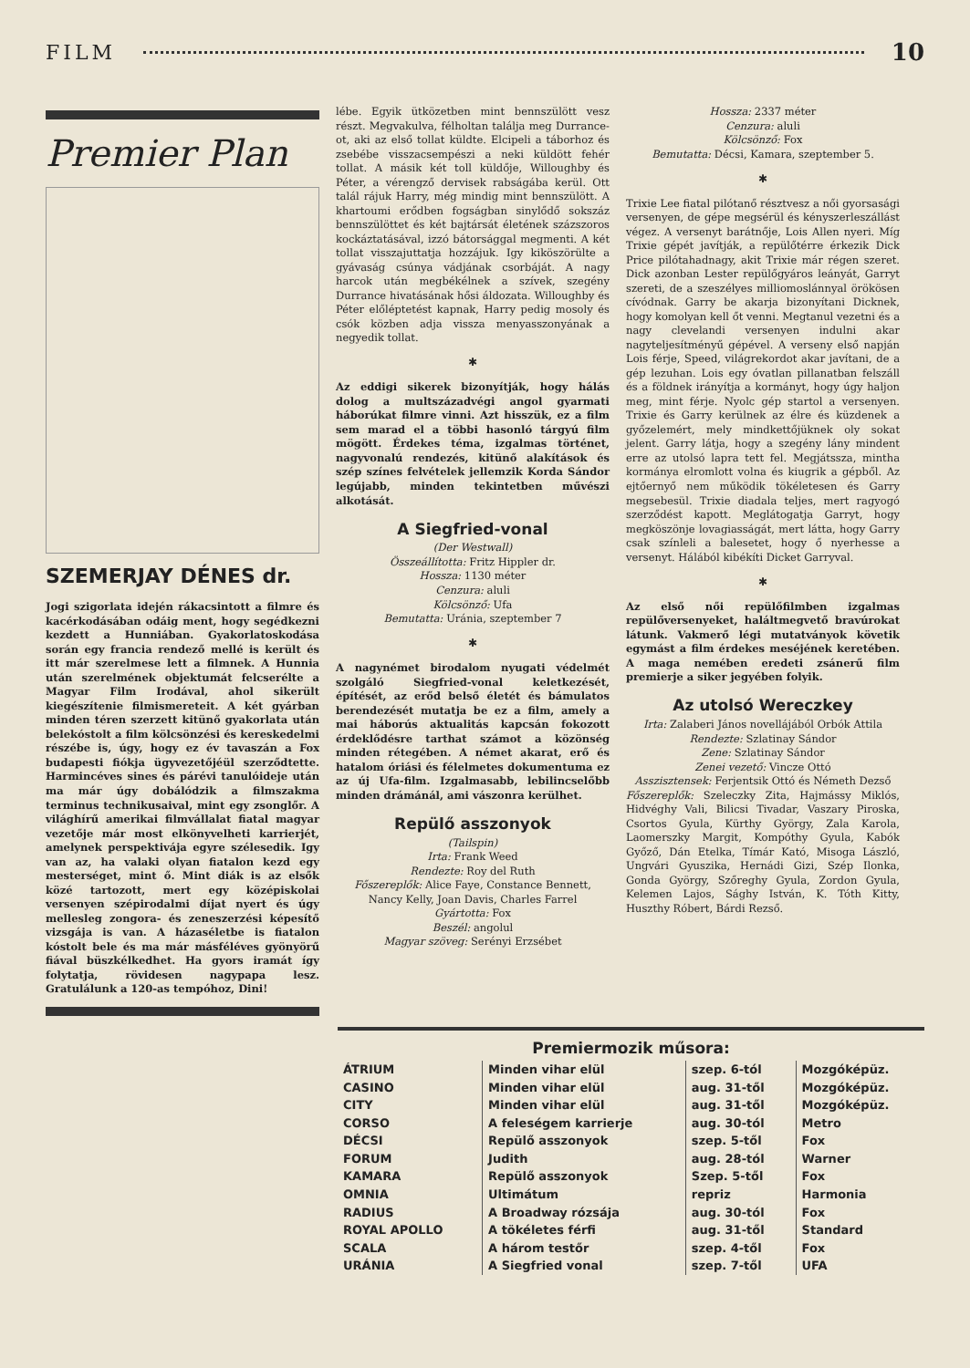FILM 10
Premier Plan
SZEMERJAY DÉNES dr.
Jogi szigorlata idején rákacsintott a filmre és kacérkodásában odáig ment, hogy segédkezni kezdett a Hunniában. Gyakorlatoskodása során egy francia rendező mellé is került és itt már szerelmese lett a filmnek. A Hunnia után szerelmének objektumát felcserélte a Magyar Film Irodával, ahol sikerült kiegészítenie filmismereteit. A két gyárban minden téren szerzett kitünő gyakorlata után belekóstolt a film kölcsönzési és kereskedelmi részébe is, úgy, hogy ez év tavaszán a Fox budapesti fiókja ügyvezetőjéül szerződtette. Harmincéves sines és párévi tanulóideje után ma már úgy dobálódzik a filmszakma terminus technikusaival, mint egy zsonglőr. A világhírű amerikai filmvállalat fiatal magyar vezetője már most elkönyvelheti karrierjét, amelynek perspektivája egyre szélesedik. Igy van az, ha valaki olyan fiatalon kezd egy mesterséget, mint ő. Mint diák is az elsők közé tartozott, mert egy középiskolai versenyen szépirodalmi díjat nyert és úgy mellesleg zongora- és zeneszerzési képesítő vizsgája is van. A házaséletbe is fiatalon kóstolt bele és ma már másféléves gyönyörű fiával büszkélkedhet. Ha gyors iramát így folytatja, rövidesen nagypapa lesz. Gratulálunk a 120-as tempóhoz, Dini!
lébe. Egyik ütközetben mint bennszülött vesz részt. Megvakulva, félholtan találja meg Durrance-ot, aki az első tollat küldte. Elcipeli a táborhoz és zsebébe visszacsempészi a neki küldött fehér tollat. A másik két toll küldője, Willoughby és Péter, a vérengző dervisek rabságába kerül. Ott talál rájuk Harry, még mindig mint bennszülött. A khartoumi erődben fogságban sinylődő sokszáz bennszülöttet és két bajtársát életének százszoros kockáztatásával, izzó bátorsággal megmenti. A két tollat visszajuttatja hozzájuk. Igy kiköszörülte a gyávaság csúnya vádjának csorbáját. A nagy harcok után megbékélnek a szívek, szegény Durrance hivatásának hősi áldozata. Willoughby és Péter előléptetést kapnak, Harry pedig mosoly és csók közben adja vissza menyasszonyának a negyedik tollat.
✱
Az eddigi sikerek bizonyítják, hogy hálás dolog a multszázadvégi angol gyarmati háborúkat filmre vinni. Azt hisszük, ez a film sem marad el a többi hasonló tárgyú film mögött. Érdekes téma, izgalmas történet, nagyvonalú rendezés, kitünő alakítások és szép színes felvételek jellemzik Korda Sándor legújabb, minden tekintetben művészi alkotását.
A Siegfried-vonal
(Der Westwall)
Összeállította: Fritz Hippler dr.
Hossza: 1130 méter
Cenzura: aluli
Kölcsönző: Ufa
Bemutatta: Uránia, szeptember 7
✱
A nagynémet birodalom nyugati védelmét szolgáló Siegfried-vonal keletkezését, építését, az erőd belső életét és bámulatos berendezését mutatja be ez a film, amely a mai háborús aktualitás kapcsán fokozott érdeklődésre tarthat számot a közönség minden rétegében. A német akarat, erő és hatalom óriási és félelmetes dokumentuma ez az új Ufa-film. Izgalmasabb, lebilincselőbb minden drámánál, ami vászonra kerülhet.
Repülő asszonyok
(Tailspin)
Irta: Frank Weed
Rendezte: Roy del Ruth
Főszereplők: Alice Faye, Constance Bennett, Nancy Kelly, Joan Davis, Charles Farrel
Gyártotta: Fox
Beszél: angolul
Magyar szöveg: Serényi Erzsébet
Hossza: 2337 méter
Cenzura: aluli
Kölcsönző: Fox
Bemutatta: Décsi, Kamara, szeptember 5.
✱
Trixie Lee fiatal pilótanő résztvesz a női gyorsasági versenyen, de gépe megsérül és kényszerleszállást végez. A versenyt barátnője, Lois Allen nyeri. Míg Trixie gépét javítják, a repülőtérre érkezik Dick Price pilótahadnagy, akit Trixie már régen szeret. Dick azonban Lester repülőgyáros leányát, Garryt szereti, de a szeszélyes milliomoslánnyal örökösen cívódnak. Garry be akarja bizonyítani Dicknek, hogy komolyan kell őt venni. Megtanul vezetni és a nagy clevelandi versenyen indulni akar nagyteljesítményű gépével. A verseny első napján Lois férje, Speed, világrekordot akar javítani, de a gép lezuhan. Lois egy óvatlan pillanatban felszáll és a földnek irányítja a kormányt, hogy úgy haljon meg, mint férje. Nyolc gép startol a versenyen. Trixie és Garry kerülnek az élre és küzdenek a győzelemért, mely mindkettőjüknek oly sokat jelent. Garry látja, hogy a szegény lány mindent erre az utolsó lapra tett fel. Megjátssza, mintha kormánya elromlott volna és kiugrik a gépből. Az ejtőernyő nem működik tökéletesen és Garry megsebesül. Trixie diadala teljes, mert ragyogó szerződést kapott. Meglátogatja Garryt, hogy megköszönje lovagiasságát, mert látta, hogy Garry csak színleli a balesetet, hogy ő nyerhesse a versenyt. Hálából kibékíti Dicket Garryval.
✱
Az első női repülőfilmben izgalmas repülőversenyeket, haláltmegvető bravúrokat látunk. Vakmerő légi mutatványok követik egymást a film érdekes meséjének keretében. A maga nemében eredeti zsánerű film premierje a siker jegyében folyik.
Az utolsó Wereczkey
Irta: Zalaberi János novellájából Orbók Attila
Rendezte: Szlatinay Sándor
Zene: Szlatinay Sándor
Zenei vezető: Vincze Ottó
Asszisztensek: Ferjentsik Ottó és Németh Dezső
Főszereplők: Szeleczky Zita, Hajmássy Miklós, Hidvéghy Vali, Bilicsi Tivadar, Vaszary Piroska, Csortos Gyula, Kürthy György, Zala Karola, Laomerszky Margit, Kompóthy Gyula, Kabók Győző, Dán Etelka, Tímár Kató, Misoga László, Ungvári Gyuszika, Hernádi Gizi, Szép Ilonka, Gonda György, Szőreghy Gyula, Zordon Gyula, Kelemen Lajos, Sághy István, K. Tóth Kitty, Huszthy Róbert, Bárdi Rezső.
Premiermozik műsora:
| ÁTRIUM | Minden vihar elül | szep. 6-tól | Mozgóképüz. |
| CASINO | Minden vihar elül | aug. 31-től | Mozgóképüz. |
| CITY | Minden vihar elül | aug. 31-től | Mozgóképüz. |
| CORSO | A feleségem karrierje | aug. 30-tól | Metro |
| DÉCSI | Repülő asszonyok | szep. 5-től | Fox |
| FORUM | Judith | aug. 28-tól | Warner |
| KAMARA | Repülő asszonyok | Szep. 5-től | Fox |
| OMNIA | Ultimátum | repriz | Harmonia |
| RADIUS | A Broadway rózsája | aug. 30-tól | Fox |
| ROYAL APOLLO | A tökéletes férfi | aug. 31-től | Standard |
| SCALA | A három testőr | szep. 4-től | Fox |
| URÁNIA | A Siegfried vonal | szep. 7-től | UFA |